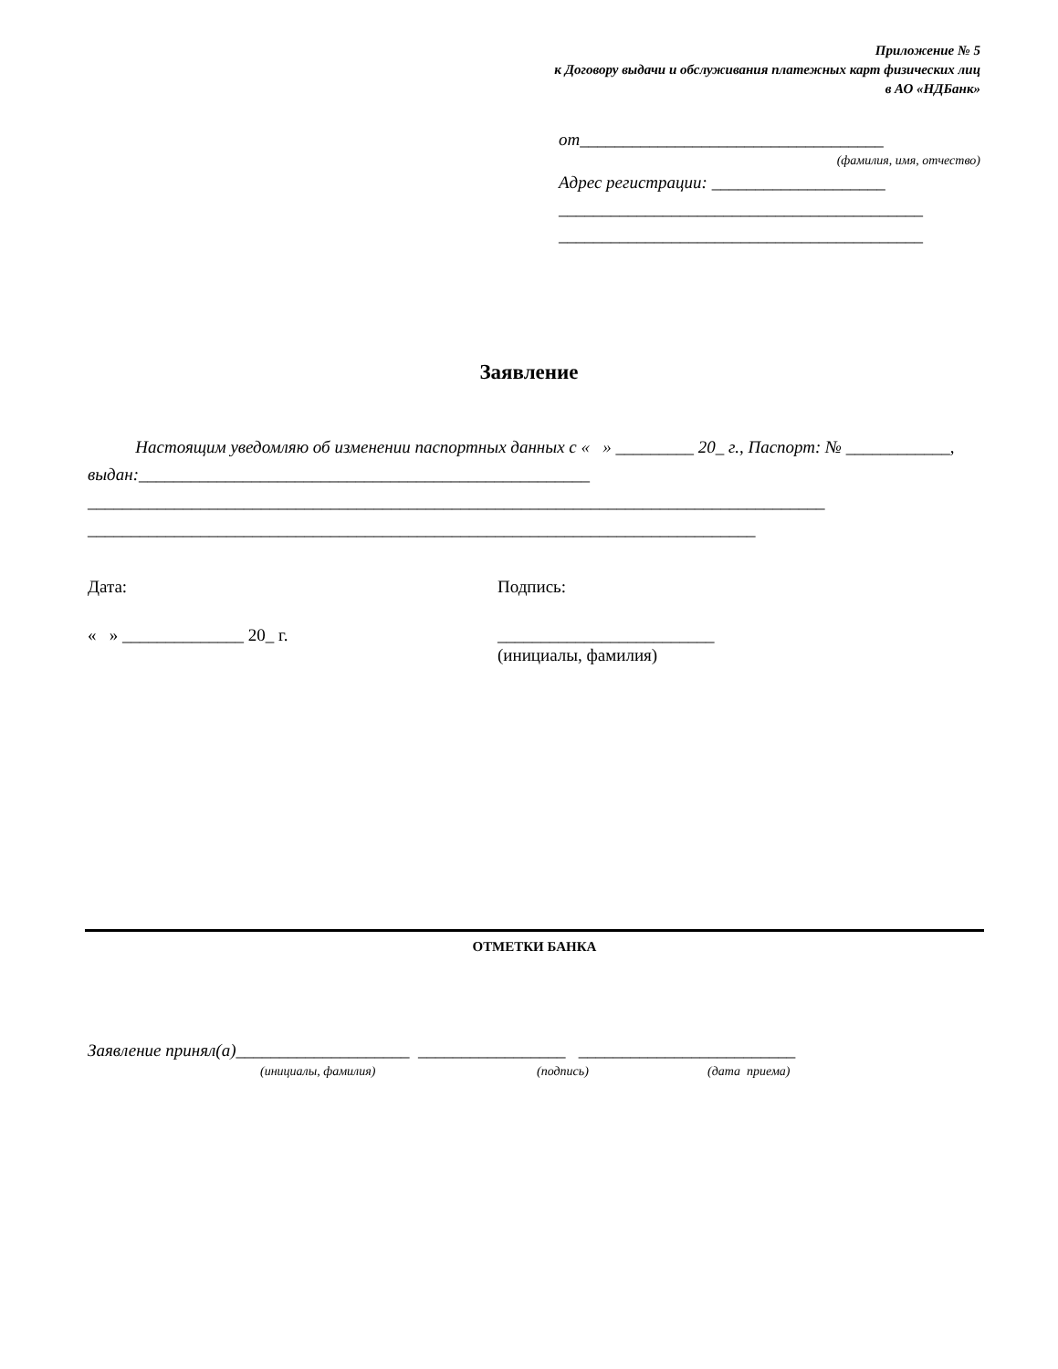Приложение № 5
к Договору выдачи и обслуживания платежных карт физических лиц
в АО «НДБанк»
от___________________________________
(фамилия, имя, отчество)
Адрес регистрации: ____________________
__________________________________________
__________________________________________
Заявление
Настоящим уведомляю об изменении паспортных данных с « » _________ 20_ г., Паспорт: № ____________, выдан:____________________________________________________
_____________________________________________________________________________________
_____________________________________________________________________________
Дата: Подпись:
« » ______________ 20_ г.
_________________________
(инициалы, фамилия)
ОТМЕТКИ БАНКА
Заявление принял(а)____________________ _________________ _________________________
(инициалы, фамилия) (подпись) (дата приема)